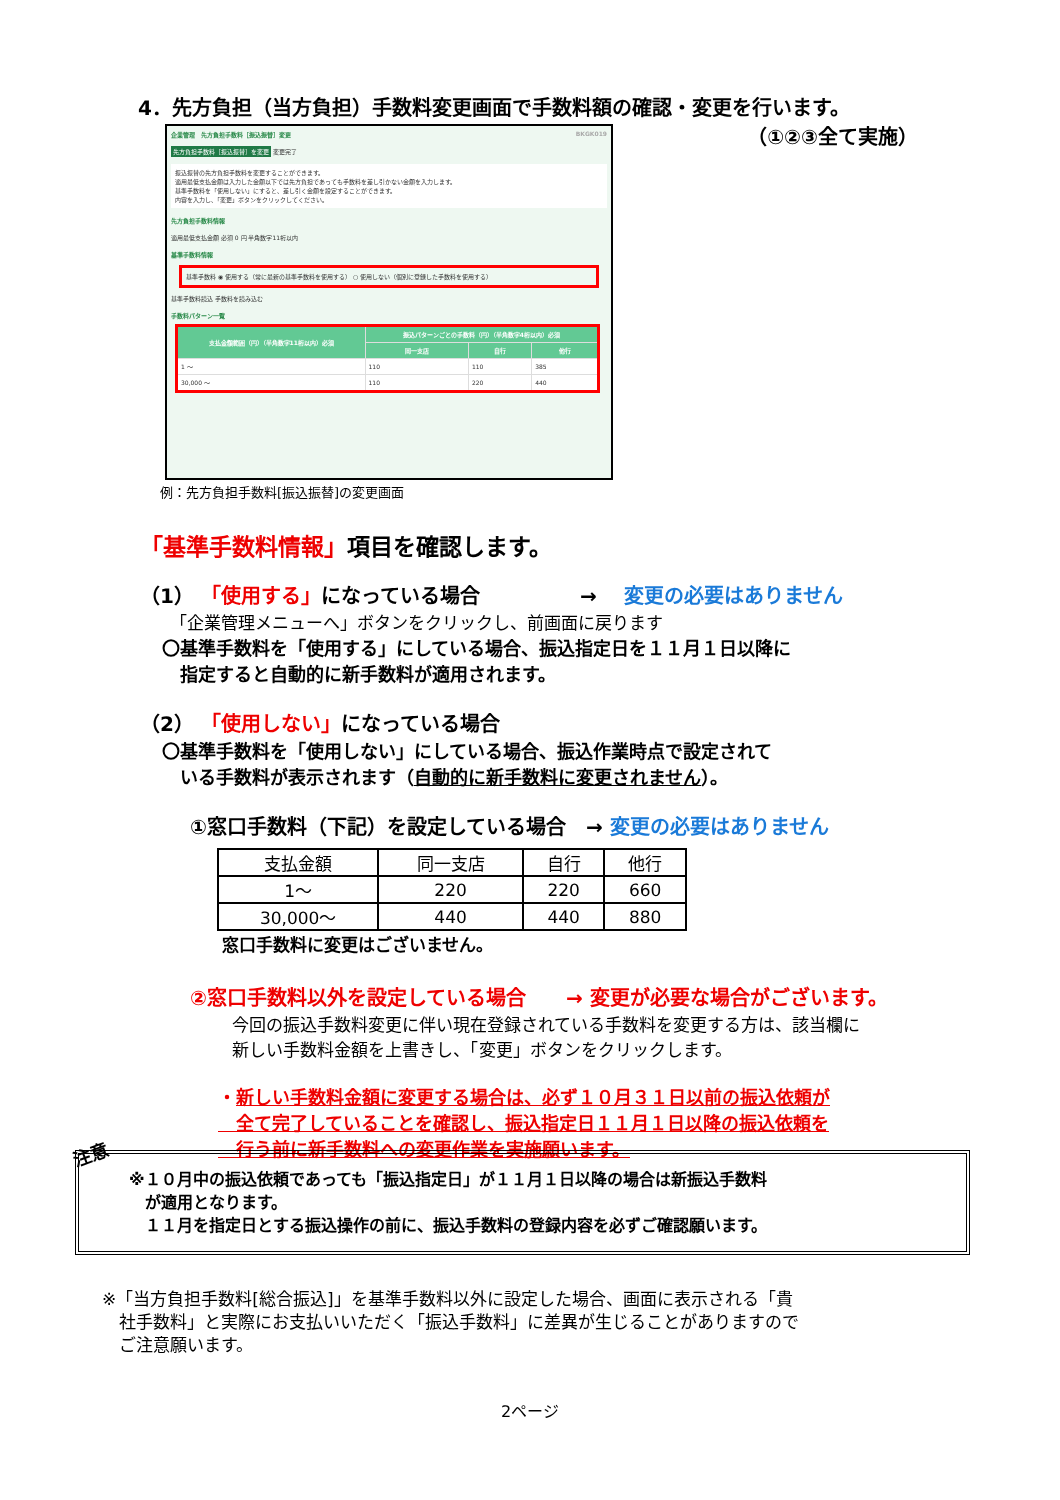4．先方負担（当方負担）手数料変更画面で手数料額の確認・変更を行います。
（①②③全て実施）
企業管理　先方負担手数料［振込振替］変更 BKGK019
先方負担手数料［振込振替］を変更 変更完了
振込振替の先方負担手数料を変更することができます。
適用最低支払金額は入力した金額以下では先方負担であっても手数料を差し引かない金額を入力します。
基準手数料を「使用しない」にすると、差し引く金額を設定することができます。
内容を入力し、「変更」ボタンをクリックしてください。
先方負担手数料情報
適用最低支払金額 必須 0 円 半角数字11桁以内
基準手数料情報
基準手数料 ◉ 使用する（常に最新の基準手数料を使用する） ○ 使用しない（個別に登録した手数料を使用する）
基準手数料読込 手数料を読み込む
手数料パターン一覧
| 支払金額範囲（円）（半角数字11桁以内）必須 | 振込パターンごとの手数料（円）（半角数字4桁以内）必須 | | |
| --- | --- | --- | --- |
| | 同一支店 | 自行 | 他行 |
| 1 ～ | 110 | 110 | 385 |
| 30,000 ～ | 110 | 220 | 440 |
例：先方負担手数料[振込振替]の変更画面
「基準手数料情報」項目を確認します。
（1） 「使用する」になっている場合　　　　　→ 変更の必要はありません
「企業管理メニューへ」ボタンをクリックし、前画面に戻ります
〇基準手数料を「使用する」にしている場合、振込指定日を１１月１日以降に
　指定すると自動的に新手数料が適用されます。
（2） 「使用しない」になっている場合
〇基準手数料を「使用しない」にしている場合、振込作業時点で設定されて
　いる手数料が表示されます（自動的に新手数料に変更されません）。
①窓口手数料（下記）を設定している場合　→ 変更の必要はありません
| 支払金額 | 同一支店 | 自行 | 他行 |
| 1～ | 220 | 220 | 660 |
| 30,000～ | 440 | 440 | 880 |
窓口手数料に変更はございません。
②窓口手数料以外を設定している場合　　→ 変更が必要な場合がございます。
今回の振込手数料変更に伴い現在登録されている手数料を変更する方は、該当欄に
新しい手数料金額を上書きし、「変更」ボタンをクリックします。
・新しい手数料金額に変更する場合は、必ず１０月３１日以前の振込依頼が
　全て完了していることを確認し、振込指定日１１月１日以降の振込依頼を
　行う前に新手数料への変更作業を実施願います。
注意
※１０月中の振込依頼であっても「振込指定日」が１１月１日以降の場合は新振込手数料
　が適用となります。
　１１月を指定日とする振込操作の前に、振込手数料の登録内容を必ずご確認願います。
※「当方負担手数料[総合振込]」を基準手数料以外に設定した場合、画面に表示される「貴
　社手数料」と実際にお支払いいただく「振込手数料」に差異が生じることがありますので
　ご注意願います。
2ページ